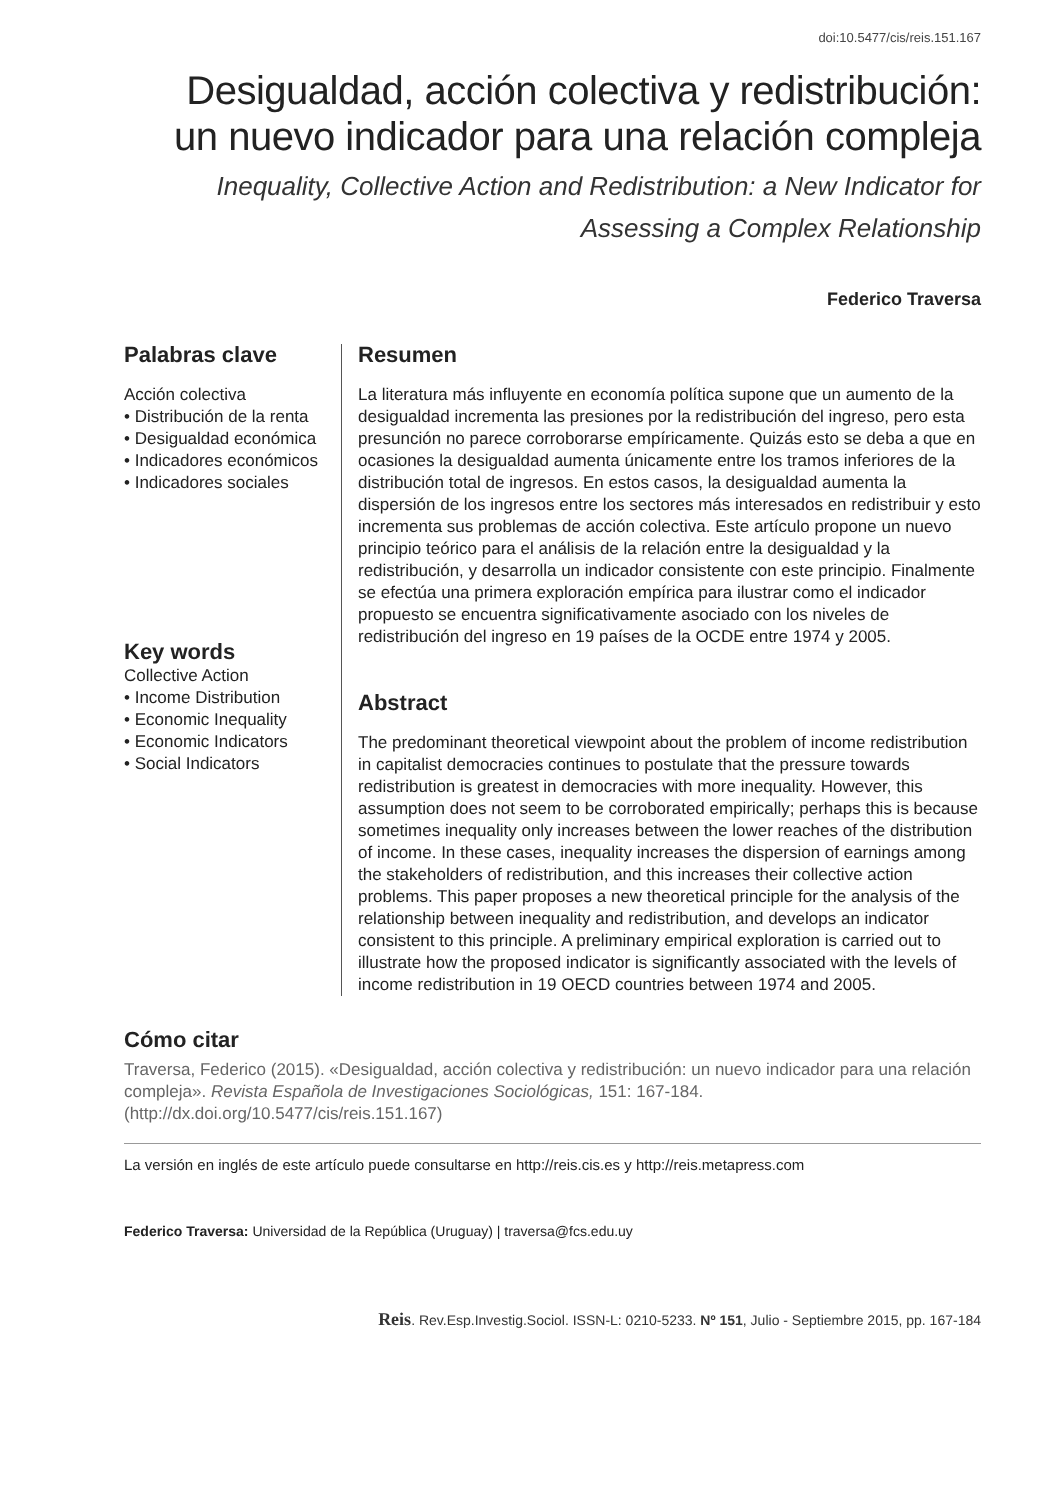doi:10.5477/cis/reis.151.167
Desigualdad, acción colectiva y redistribución:
un nuevo indicador para una relación compleja
Inequality, Collective Action and Redistribution: a New Indicator for
Assessing a Complex Relationship
Federico Traversa
Palabras clave
Acción colectiva
• Distribución de la renta
• Desigualdad económica
• Indicadores económicos
• Indicadores sociales
Resumen
La literatura más influyente en economía política supone que un aumento de la desigualdad incrementa las presiones por la redistribución del ingreso, pero esta presunción no parece corroborarse empíricamente. Quizás esto se deba a que en ocasiones la desigualdad aumenta únicamente entre los tramos inferiores de la distribución total de ingresos. En estos casos, la desigualdad aumenta la dispersión de los ingresos entre los sectores más interesados en redistribuir y esto incrementa sus problemas de acción colectiva. Este artículo propone un nuevo principio teórico para el análisis de la relación entre la desigualdad y la redistribución, y desarrolla un indicador consistente con este principio. Finalmente se efectúa una primera exploración empírica para ilustrar como el indicador propuesto se encuentra significativamente asociado con los niveles de redistribución del ingreso en 19 países de la OCDE entre 1974 y 2005.
Abstract
The predominant theoretical viewpoint about the problem of income redistribution in capitalist democracies continues to postulate that the pressure towards redistribution is greatest in democracies with more inequality. However, this assumption does not seem to be corroborated empirically; perhaps this is because sometimes inequality only increases between the lower reaches of the distribution of income. In these cases, inequality increases the dispersion of earnings among the stakeholders of redistribution, and this increases their collective action problems. This paper proposes a new theoretical principle for the analysis of the relationship between inequality and redistribution, and develops an indicator consistent to this principle. A preliminary empirical exploration is carried out to illustrate how the proposed indicator is significantly associated with the levels of income redistribution in 19 OECD countries between 1974 and 2005.
Key words
Collective Action
• Income Distribution
• Economic Inequality
• Economic Indicators
• Social Indicators
Cómo citar
Traversa, Federico (2015). «Desigualdad, acción colectiva y redistribución: un nuevo indicador para una relación compleja». Revista Española de Investigaciones Sociológicas, 151: 167-184. (http://dx.doi.org/10.5477/cis/reis.151.167)
La versión en inglés de este artículo puede consultarse en http://reis.cis.es y http://reis.metapress.com
Federico Traversa: Universidad de la República (Uruguay) | traversa@fcs.edu.uy
Reis. Rev.Esp.Investig.Sociol. ISSN-L: 0210-5233. Nº 151, Julio - Septiembre 2015, pp. 167-184